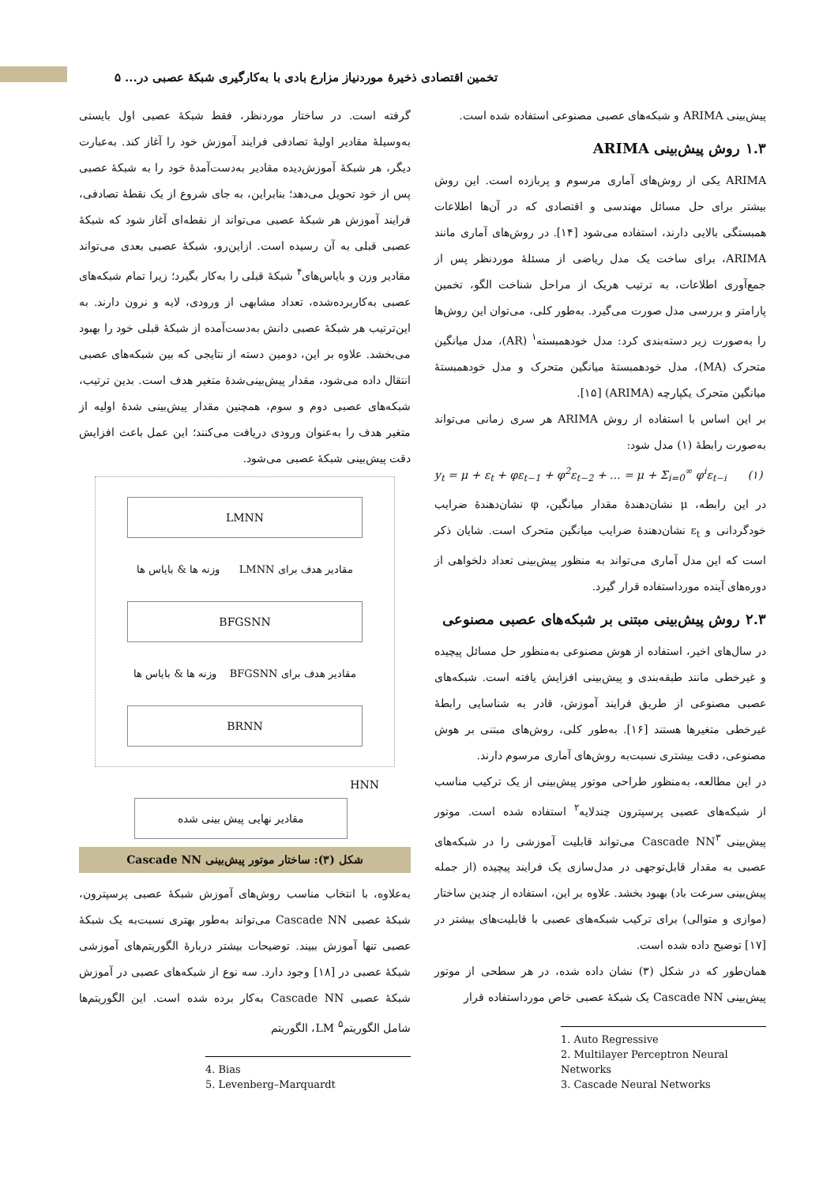تخمین اقتصادی ذخیرهٔ موردنیاز مزارع بادی با به‌کارگیری شبکهٔ عصبی در... ۵
پیش‌بینی ARIMA و شبکه‌های عصبی مصنوعی استفاده شده است.
۱.۳ روش پیش‌بینی ARIMA
ARIMA یکی از روش‌های آماری مرسوم و پربازده است. این روش بیشتر برای حل مسائل مهندسی و اقتصادی که در آن‌ها اطلاعات همبستگی بالایی دارند، استفاده می‌شود [۱۴]. در روش‌های آماری مانند ARIMA، برای ساخت یک مدل ریاضی از مسئلهٔ موردنظر پس از جمع‌آوری اطلاعات، به ترتیب هریک از مراحل شناخت الگو، تخمین پارامتر و بررسی مدل صورت می‌گیرد. به‌طور کلی، می‌توان این روش‌ها را به‌صورت زیر دسته‌بندی کرد: مدل خودهمبسته<sup>۱</sup> (AR)، مدل میانگین متحرک (MA)، مدل خودهمبستهٔ میانگین متحرک و مدل خودهمبستهٔ میانگین متحرک یکپارچه (ARIMA) [۱۵].
بر این اساس با استفاده از روش ARIMA هر سری زمانی می‌تواند به‌صورت رابطهٔ (۱) مدل شود:
y<sub>t</sub> = μ + ε<sub>t</sub> + φε<sub>t−1</sub> + φ<sup>2</sup>ε<sub>t−2</sub> + ... = μ + Σ<sub>i=0</sub><sup>∞</sup> φ<sup>i</sup>ε<sub>t−i</sub> (۱)
در این رابطه، μ نشان‌دهندهٔ مقدار میانگین، φ نشان‌دهندهٔ ضرایب خودگردانی و ε<sub>t</sub> نشان‌دهندهٔ ضرایب میانگین متحرک است. شایان ذکر است که این مدل آماری می‌تواند به منظور پیش‌بینی تعداد دلخواهی از دوره‌های آینده مورداستفاده قرار گیرد.
۲.۳ روش پیش‌بینی مبتنی بر شبکه‌های عصبی مصنوعی
در سال‌های اخیر، استفاده از هوش مصنوعی به‌منظور حل مسائل پیچیده و غیرخطی مانند طبقه‌بندی و پیش‌بینی افزایش یافته است. شبکه‌های عصبی مصنوعی از طریق فرایند آموزش، قادر به شناسایی رابطهٔ غیرخطی متغیرها هستند [۱۶]. به‌طور کلی، روش‌های مبتنی بر هوش مصنوعی، دقت بیشتری نسبت‌به روش‌های آماری مرسوم دارند.
در این مطالعه، به‌منظور طراحی موتور پیش‌بینی از یک ترکیب مناسب از شبکه‌های عصبی پرسپترون چندلایه<sup>۲</sup> استفاده شده است. موتور پیش‌بینی Cascade NN<sup>۳</sup> می‌تواند قابلیت آموزشی را در شبکه‌های عصبی به مقدار قابل‌توجهی در مدل‌سازی یک فرایند پیچیده (از جمله پیش‌بینی سرعت باد) بهبود بخشد. علاوه بر این، استفاده از چندین ساختار (موازی و متوالی) برای ترکیب شبکه‌های عصبی با قابلیت‌های بیشتر در [۱۷] توضیح داده شده است.
همان‌طور که در شکل (۳) نشان داده شده، در هر سطحی از موتور پیش‌بینی Cascade NN یک شبکهٔ عصبی خاص مورداستفاده قرار
1. Auto Regressive
2. Multilayer Perceptron Neural Networks
3. Cascade Neural Networks
گرفته است. در ساختار موردنظر، فقط شبکهٔ عصبی اول بایستی به‌وسیلهٔ مقادیر اولیهٔ تصادفی فرایند آموزش خود را آغاز کند. به‌عبارت دیگر، هر شبکهٔ آموزش‌دیده مقادیر به‌دست‌آمدهٔ خود را به شبکهٔ عصبی پس از خود تحویل می‌دهد؛ بنابراین، به جای شروع از یک نقطهٔ تصادفی، فرایند آموزش هر شبکهٔ عصبی می‌تواند از نقطه‌ای آغاز شود که شبکهٔ عصبی قبلی به آن رسیده است. ازاین‌رو، شبکهٔ عصبی بعدی می‌تواند مقادیر وزن و بایاس‌های<sup>۴</sup> شبکهٔ قبلی را به‌کار بگیرد؛ زیرا تمام شبکه‌های عصبی به‌کاربرده‌شده، تعداد مشابهی از ورودی، لایه و نرون دارند. به این‌ترتیب هر شبکهٔ عصبی دانش به‌دست‌آمده از شبکهٔ قبلی خود را بهبود می‌بخشد. علاوه بر این، دومین دسته از نتایجی که بین شبکه‌های عصبی انتقال داده می‌شود، مقدار پیش‌بینی‌شدهٔ متغیر هدف است. بدین ترتیب، شبکه‌های عصبی دوم و سوم، همچنین مقدار پیش‌بینی شدهٔ اولیه از متغیر هدف را به‌عنوان ورودی دریافت می‌کنند؛ این عمل باعث افزایش دقت پیش‌بینی شبکهٔ عصبی می‌شود.
LMNN
مقادیر هدف برای LMNN وزنه ها & بایاس ها
BFGSNN
مقادیر هدف برای BFGSNN وزنه ها & بایاس ها
BRNN
HNN
مقادیر نهایی پیش بینی شده
شکل (۳): ساختار موتور پیش‌بینی Cascade NN
به‌علاوه، با انتخاب مناسب روش‌های آموزش شبکهٔ عصبی پرسپترون، شبکهٔ عصبی Cascade NN می‌تواند به‌طور بهتری نسبت‌به یک شبکهٔ عصبی تنها آموزش ببیند. توضیحات بیشتر دربارهٔ الگوریتم‌های آموزشی شبکهٔ عصبی در [۱۸] وجود دارد. سه نوع از شبکه‌های عصبی در آموزش شبکهٔ عصبی Cascade NN به‌کار برده شده است. این الگوریتم‌ها شامل الگوریتم<sup>۵</sup> LM، الگوریتم
4. Bias
5. Levenberg–Marquardt